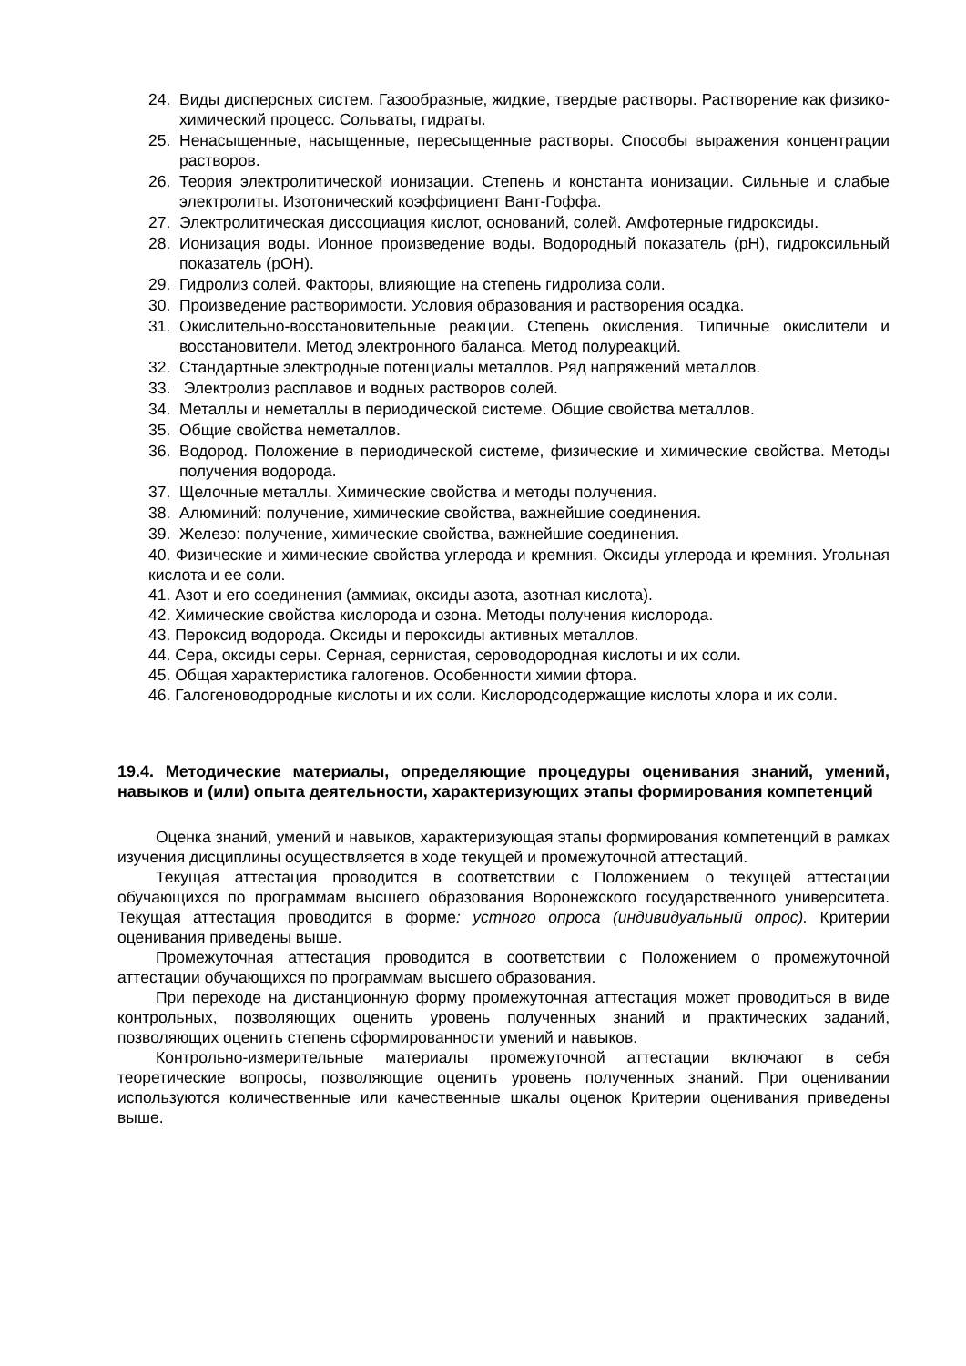24. Виды дисперсных систем. Газообразные, жидкие, твердые растворы. Растворение как физико-химический процесс. Сольваты, гидраты.
25. Ненасыщенные, насыщенные, пересыщенные растворы. Способы выражения концентрации растворов.
26. Теория электролитической ионизации. Степень и константа ионизации. Сильные и слабые электролиты. Изотонический коэффициент Вант-Гоффа.
27. Электролитическая диссоциация кислот, оснований, солей. Амфотерные гидроксиды.
28. Ионизация воды. Ионное произведение воды. Водородный показатель (pH), гидроксильный показатель (pOH).
29. Гидролиз солей. Факторы, влияющие на степень гидролиза соли.
30. Произведение растворимости. Условия образования и растворения осадка.
31. Окислительно-восстановительные реакции. Степень окисления. Типичные окислители и восстановители. Метод электронного баланса. Метод полуреакций.
32. Стандартные электродные потенциалы металлов. Ряд напряжений металлов.
33. Электролиз расплавов и водных растворов солей.
34. Металлы и неметаллы в периодической системе. Общие свойства металлов.
35. Общие свойства неметаллов.
36. Водород. Положение в периодической системе, физические и химические свойства. Методы получения водорода.
37. Щелочные металлы. Химические свойства и методы получения.
38. Алюминий: получение, химические свойства, важнейшие соединения.
39. Железо: получение, химические свойства, важнейшие соединения.
40. Физические и химические свойства углерода и кремния. Оксиды углерода и кремния. Угольная кислота и ее соли.
41. Азот и его соединения (аммиак, оксиды азота, азотная кислота).
42. Химические свойства кислорода и озона. Методы получения кислорода.
43. Пероксид водорода. Оксиды и пероксиды активных металлов.
44. Сера, оксиды серы. Серная, сернистая, сероводородная кислоты и их соли.
45. Общая характеристика галогенов. Особенности химии фтора.
46. Галогеноводородные кислоты и их соли. Кислородсодержащие кислоты хлора и их соли.
19.4. Методические материалы, определяющие процедуры оценивания знаний, умений, навыков и (или) опыта деятельности, характеризующих этапы формирования компетенций
Оценка знаний, умений и навыков, характеризующая этапы формирования компетенций в рамках изучения дисциплины осуществляется в ходе текущей и промежуточной аттестаций.
Текущая аттестация проводится в соответствии с Положением о текущей аттестации обучающихся по программам высшего образования Воронежского государственного университета. Текущая аттестация проводится в форме: устного опроса (индивидуальный опрос). Критерии оценивания приведены выше.
Промежуточная аттестация проводится в соответствии с Положением о промежуточной аттестации обучающихся по программам высшего образования.
При переходе на дистанционную форму промежуточная аттестация может проводиться в виде контрольных, позволяющих оценить уровень полученных знаний и практических заданий, позволяющих оценить степень сформированности умений и навыков.
Контрольно-измерительные материалы промежуточной аттестации включают в себя теоретические вопросы, позволяющие оценить уровень полученных знаний. При оценивании используются количественные или качественные шкалы оценок Критерии оценивания приведены выше.